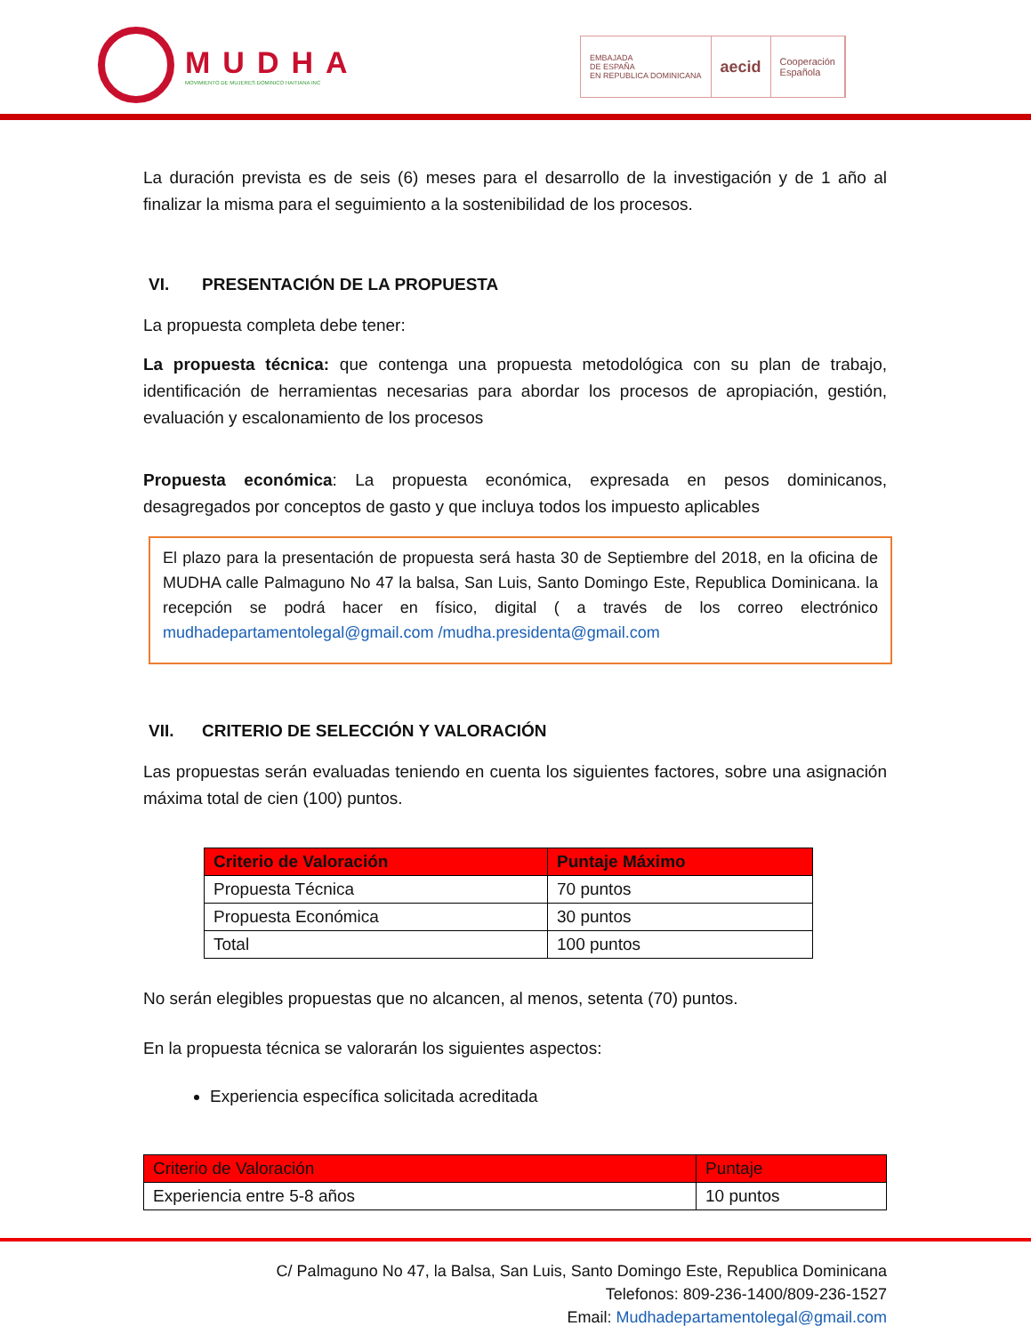MUDHA
MOVIMIENTO DE MUJERES DOMINICO HAITIANA INC
EMBAJADA
DE ESPAÑA
EN REPUBLICA DOMINICANA
aecid
Cooperación
Española
La duración prevista es de seis (6) meses para el desarrollo de la investigación y de 1 año al finalizar la misma para el seguimiento a la sostenibilidad de los procesos.
VI. PRESENTACIÓN DE LA PROPUESTA
La propuesta completa debe tener:
La propuesta técnica: que contenga una propuesta metodológica con su plan de trabajo, identificación de herramientas necesarias para abordar los procesos de apropiación, gestión, evaluación y escalonamiento de los procesos
Propuesta económica: La propuesta económica, expresada en pesos dominicanos, desagregados por conceptos de gasto y que incluya todos los impuesto aplicables
El plazo para la presentación de propuesta será hasta 30 de Septiembre del 2018, en la oficina de MUDHA calle Palmaguno No 47 la balsa, San Luis, Santo Domingo Este, Republica Dominicana. la recepción se podrá hacer en físico, digital ( a través de los correo electrónico mudhadepartamentolegal@gmail.com /mudha.presidenta@gmail.com
VII. CRITERIO DE SELECCIÓN Y VALORACIÓN
Las propuestas serán evaluadas teniendo en cuenta los siguientes factores, sobre una asignación máxima total de cien (100) puntos.
| Criterio de Valoración | Puntaje Máximo |
| --- | --- |
| Propuesta Técnica | 70 puntos |
| Propuesta Económica | 30 puntos |
| Total | 100 puntos |
No serán elegibles propuestas que no alcancen, al menos, setenta (70) puntos.
En la propuesta técnica se valorarán los siguientes aspectos:
Experiencia específica solicitada acreditada
| Criterio de Valoración | Puntaje |
| --- | --- |
| Experiencia entre 5-8 años | 10 puntos |
C/ Palmaguno No 47, la Balsa, San Luis, Santo Domingo Este, Republica Dominicana
Telefonos: 809-236-1400/809-236-1527
Email: Mudhadepartamentolegal@gmail.com